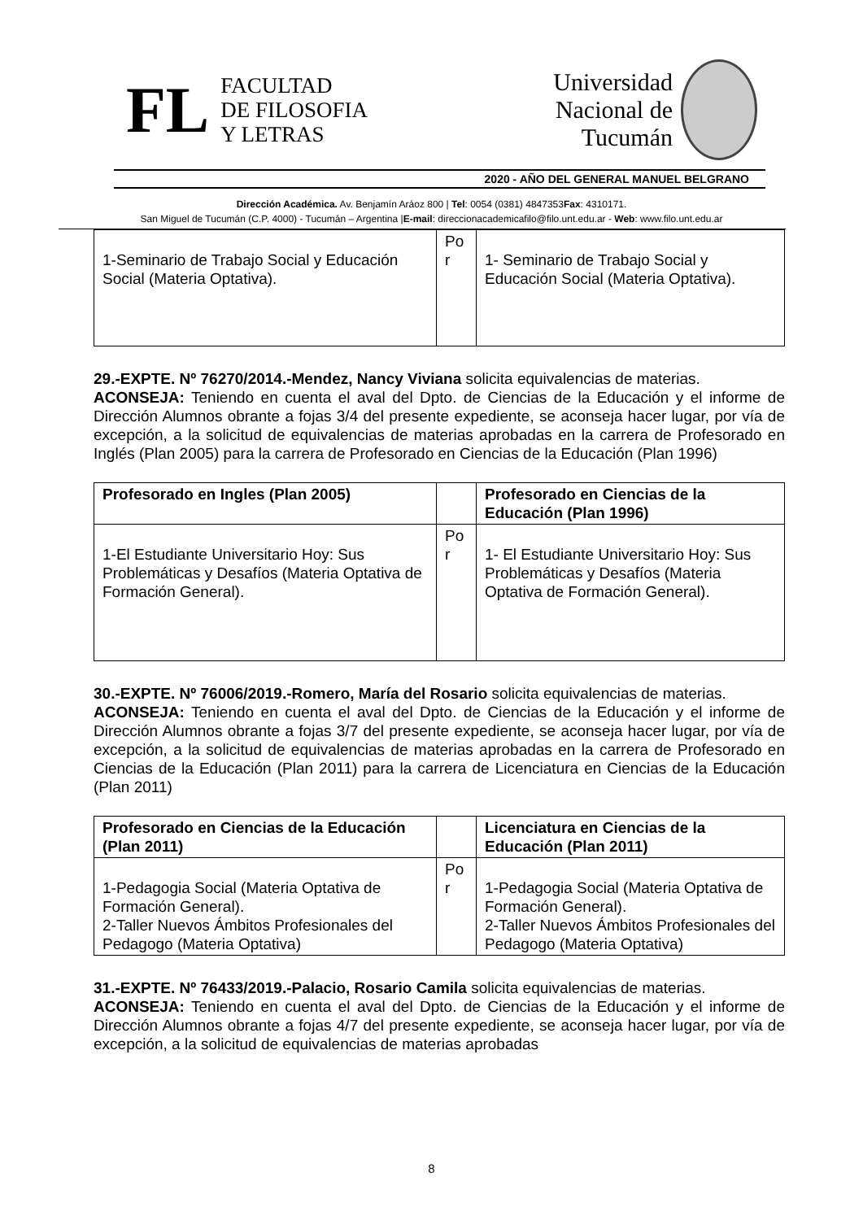FL
FACULTAD
DE FILOSOFIA
Y LETRAS
Universidad
Nacional de
Tucumán
2020 - AÑO DEL GENERAL MANUEL BELGRANO
Dirección Académica. Av. Benjamín Aráoz 800 | Tel: 0054 (0381) 4847353Fax: 4310171.
San Miguel de Tucumán (C.P. 4000) - Tucumán – Argentina |E-mail: direccionacademicafilo@filo.unt.edu.ar - Web: www.filo.unt.edu.ar
| 1-Seminario de Trabajo Social y Educación Social (Materia Optativa). | Po r | 1- Seminario de Trabajo Social y Educación Social (Materia Optativa). |
29.-EXPTE. Nº 76270/2014.-Mendez, Nancy Viviana solicita equivalencias de materias.
ACONSEJA: Teniendo en cuenta el aval del Dpto. de Ciencias de la Educación y el informe de Dirección Alumnos obrante a fojas 3/4 del presente expediente, se aconseja hacer lugar, por vía de excepción, a la solicitud de equivalencias de materias aprobadas en la carrera de Profesorado en Inglés (Plan 2005) para la carrera de Profesorado en Ciencias de la Educación (Plan 1996)
| Profesorado en Ingles (Plan 2005) | | Profesorado en Ciencias de la Educación (Plan 1996) |
| --- | --- | --- |
| 1-El Estudiante Universitario Hoy: Sus Problemáticas y Desafíos (Materia Optativa de Formación General). | Po r | 1- El Estudiante Universitario Hoy: Sus Problemáticas y Desafíos (Materia Optativa de Formación General). |
30.-EXPTE. Nº 76006/2019.-Romero, María del Rosario solicita equivalencias de materias.
ACONSEJA: Teniendo en cuenta el aval del Dpto. de Ciencias de la Educación y el informe de Dirección Alumnos obrante a fojas 3/7 del presente expediente, se aconseja hacer lugar, por vía de excepción, a la solicitud de equivalencias de materias aprobadas en la carrera de Profesorado en Ciencias de la Educación (Plan 2011) para la carrera de Licenciatura en Ciencias de la Educación (Plan 2011)
| Profesorado en Ciencias de la Educación (Plan 2011) | | Licenciatura en Ciencias de la Educación (Plan 2011) |
| --- | --- | --- |
| 1-Pedagogia Social (Materia Optativa de Formación General). 2-Taller Nuevos Ámbitos Profesionales del Pedagogo (Materia Optativa) | Po r | 1-Pedagogia Social (Materia Optativa de Formación General). 2-Taller Nuevos Ámbitos Profesionales del Pedagogo (Materia Optativa) |
31.-EXPTE. Nº 76433/2019.-Palacio, Rosario Camila solicita equivalencias de materias.
ACONSEJA: Teniendo en cuenta el aval del Dpto. de Ciencias de la Educación y el informe de Dirección Alumnos obrante a fojas 4/7 del presente expediente, se aconseja hacer lugar, por vía de excepción, a la solicitud de equivalencias de materias aprobadas
8